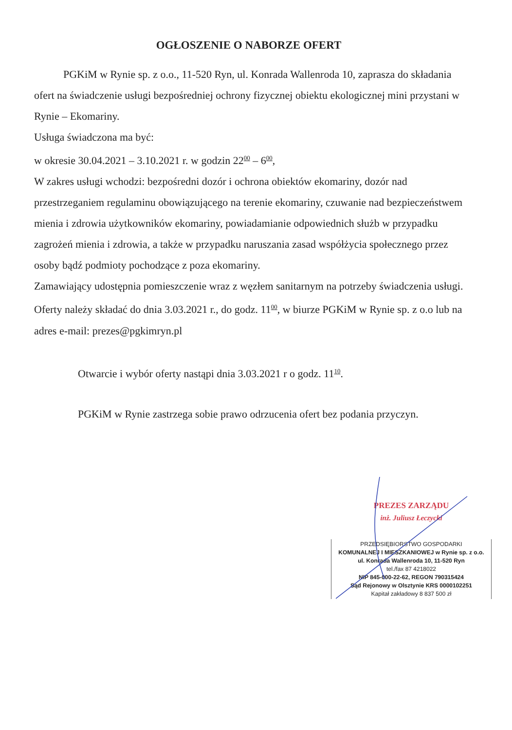OGŁOSZENIE O NABORZE OFERT
PGKiM w Rynie sp. z o.o., 11-520 Ryn, ul. Konrada Wallenroda 10, zaprasza do składania ofert na świadczenie usługi bezpośredniej ochrony fizycznej obiektu ekologicznej mini przystani w Rynie – Ekomariny.
Usługa świadczona ma być:
w okresie 30.04.2021 – 3.10.2021 r. w godzin 22<sup>00</sup> – 6<sup>00</sup>,
W zakres usługi wchodzi: bezpośredni dozór i ochrona obiektów ekomariny, dozór nad przestrzeganiem regulaminu obowiązującego na terenie ekomariny, czuwanie nad bezpieczeństwem mienia i zdrowia użytkowników ekomariny, powiadamianie odpowiednich służb w przypadku zagrożeń mienia i zdrowia, a także w przypadku naruszania zasad współżycia społecznego przez osoby bądź podmioty pochodzące z poza ekomariny.
Zamawiający udostępnia pomieszczenie wraz z węzłem sanitarnym na potrzeby świadczenia usługi.
Oferty należy składać do dnia 3.03.2021 r., do godz. 11<sup>00</sup>, w biurze PGKiM w Rynie sp. z o.o lub na adres e-mail: prezes@pgkimryn.pl
Otwarcie i wybór oferty nastąpi dnia 3.03.2021 r o godz. 11<sup>10</sup>.
PGKiM w Rynie zastrzega sobie prawo odrzucenia ofert bez podania przyczyn.
PREZES ZARZĄDU
inż. Juliusz Łeczycki
PRZEDSIĘBIORSTWO GOSPODARKI
KOMUNALNEJ I MIESZKANIOWEJ w Rynie sp. z o.o.
ul. Konrada Wallenroda 10, 11-520 Ryn
tel./fax 87 4218022
NIP 845-000-22-62, REGON 790315424
Sąd Rejonowy w Olsztynie KRS 0000102251
Kapitał zakładowy 8 837 500 zł